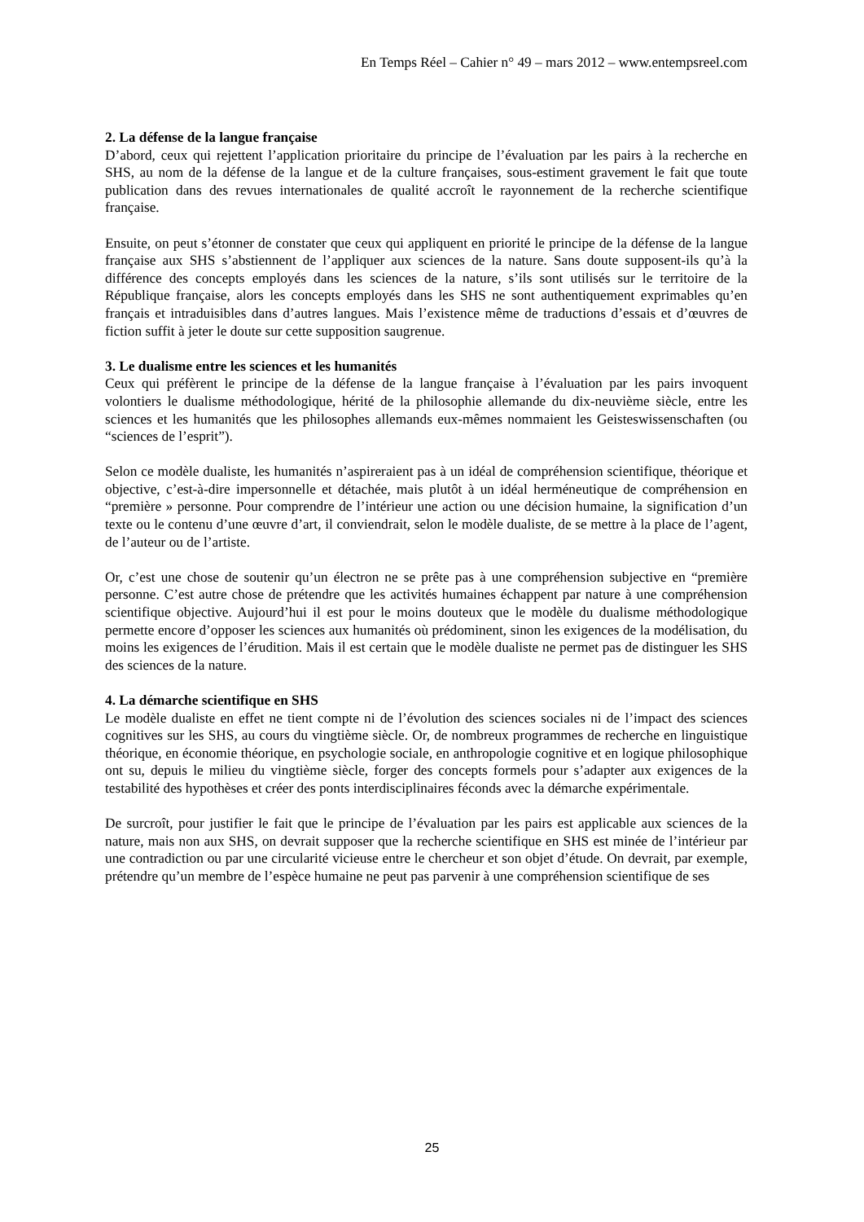En Temps Réel – Cahier n° 49 – mars 2012 – www.entempsreel.com
2. La défense de la langue française
D’abord, ceux qui rejettent l’application prioritaire du principe de l’évaluation par les pairs à la recherche en SHS, au nom de la défense de la langue et de la culture françaises, sous-estiment gravement le fait que toute publication dans des revues internationales de qualité accroît le rayonnement de la recherche scientifique française.
Ensuite, on peut s’étonner de constater que ceux qui appliquent en priorité le principe de la défense de la langue française aux SHS s’abstiennent de l’appliquer aux sciences de la nature. Sans doute supposent-ils qu’à la différence des concepts employés dans les sciences de la nature, s’ils sont utilisés sur le territoire de la République française, alors les concepts employés dans les SHS ne sont authentiquement exprimables qu’en français et intraduisibles dans d’autres langues. Mais l’existence même de traductions d’essais et d’œuvres de fiction suffit à jeter le doute sur cette supposition saugrenue.
3. Le dualisme entre les sciences et les humanités
Ceux qui préfèrent le principe de la défense de la langue française à l’évaluation par les pairs invoquent volontiers le dualisme méthodologique, hérité de la philosophie allemande du dix-neuvième siècle, entre les sciences et les humanités que les philosophes allemands eux-mêmes nommaient les Geisteswissenschaften (ou “sciences de l’esprit”).
Selon ce modèle dualiste, les humanités n’aspireraient pas à un idéal de compréhension scientifique, théorique et objective, c’est-à-dire impersonnelle et détachée, mais plutôt à un idéal herméneutique de compréhension en “première » personne. Pour comprendre de l’intérieur une action ou une décision humaine, la signification d’un texte ou le contenu d’une œuvre d’art, il conviendrait, selon le modèle dualiste, de se mettre à la place de l’agent, de l’auteur ou de l’artiste.
Or, c’est une chose de soutenir qu’un électron ne se prête pas à une compréhension subjective en “première personne. C’est autre chose de prétendre que les activités humaines échappent par nature à une compréhension scientifique objective. Aujourd’hui il est pour le moins douteux que le modèle du dualisme méthodologique permette encore d’opposer les sciences aux humanités où prédominent, sinon les exigences de la modélisation, du moins les exigences de l’érudition. Mais il est certain que le modèle dualiste ne permet pas de distinguer les SHS des sciences de la nature.
4. La démarche scientifique en SHS
Le modèle dualiste en effet ne tient compte ni de l’évolution des sciences sociales ni de l’impact des sciences cognitives sur les SHS, au cours du vingtième siècle. Or, de nombreux programmes de recherche en linguistique théorique, en économie théorique, en psychologie sociale, en anthropologie cognitive et en logique philosophique ont su, depuis le milieu du vingtième siècle, forger des concepts formels pour s’adapter aux exigences de la testabilité des hypothèses et créer des ponts interdisciplinaires féconds avec la démarche expérimentale.
De surcroît, pour justifier le fait que le principe de l’évaluation par les pairs est applicable aux sciences de la nature, mais non aux SHS, on devrait supposer que la recherche scientifique en SHS est minée de l’intérieur par une contradiction ou par une circularité vicieuse entre le chercheur et son objet d’étude. On devrait, par exemple, prétendre qu’un membre de l’espèce humaine ne peut pas parvenir à une compréhension scientifique de ses
25